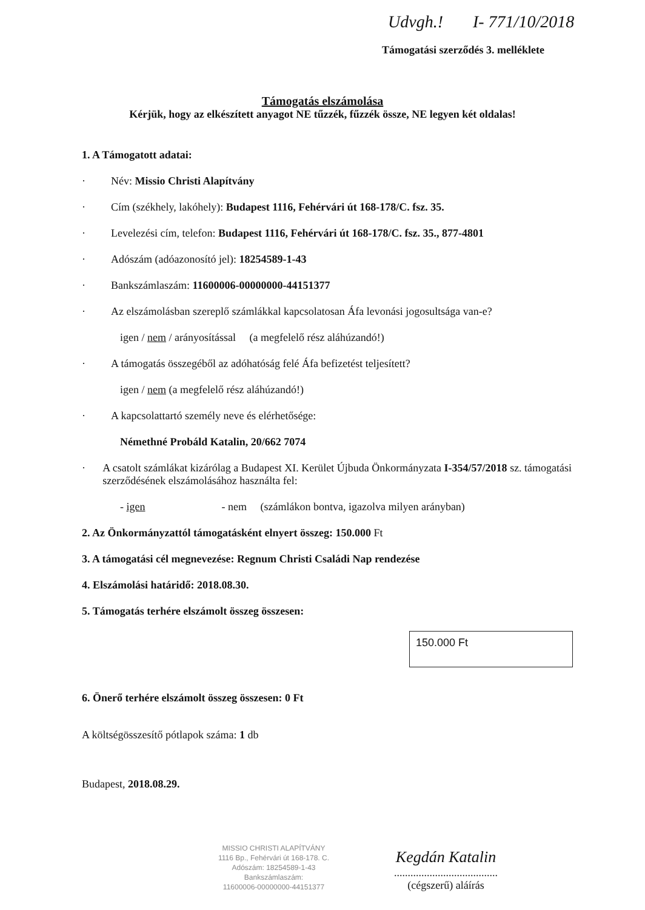Udvgh.! I- 771/10/2018
Támogatási szerződés 3. melléklete
Támogatás elszámolása
Kérjük, hogy az elkészített anyagot NE tűzzék, fűzzék össze, NE legyen két oldalas!
1. A Támogatott adatai:
· Név: Missio Christi Alapítvány
· Cím (székhely, lakóhely): Budapest 1116, Fehérvári út 168-178/C. fsz. 35.
· Levelezési cím, telefon: Budapest 1116, Fehérvári út 168-178/C. fsz. 35., 877-4801
· Adószám (adóazonosító jel): 18254589-1-43
· Bankszámlaszám: 11600006-00000000-44151377
· Az elszámolásban szereplő számlákkal kapcsolatosan Áfa levonási jogosultsága van-e?
igen / nem / arányosítással (a megfelelő rész aláhúzandó!)
· A támogatás összegéből az adóhatóság felé Áfa befizetést teljesített?
igen / nem (a megfelelő rész aláhúzandó!)
· A kapcsolattartó személy neve és elérhetősége:
Némethné Probáld Katalin, 20/662 7074
· A csatolt számlákat kizárólag a Budapest XI. Kerület Újbuda Önkormányzata I-354/57/2018 sz. támogatási szerződésének elszámolásához használta fel:
- igen - nem (számlákon bontva, igazolva milyen arányban)
2. Az Önkormányzattól támogatásként elnyert összeg: 150.000 Ft
3. A támogatási cél megnevezése: Regnum Christi Családi Nap rendezése
4. Elszámolási határidő: 2018.08.30.
5. Támogatás terhére elszámolt összeg összesen:
150.000 Ft
6. Önerő terhére elszámolt összeg összesen: 0 Ft
A költségösszesítő pótlapok száma: 1 db
Budapest, 2018.08.29.
MISSIO CHRISTI ALAPÍTVÁNY
1116 Bp., Fehérvári út 168-178. C.
Adószám: 18254589-1-43
Bankszámlaszám:
11600006-00000000-44151377
Kegdán Katalin
......................................
(cégszerű) aláírás